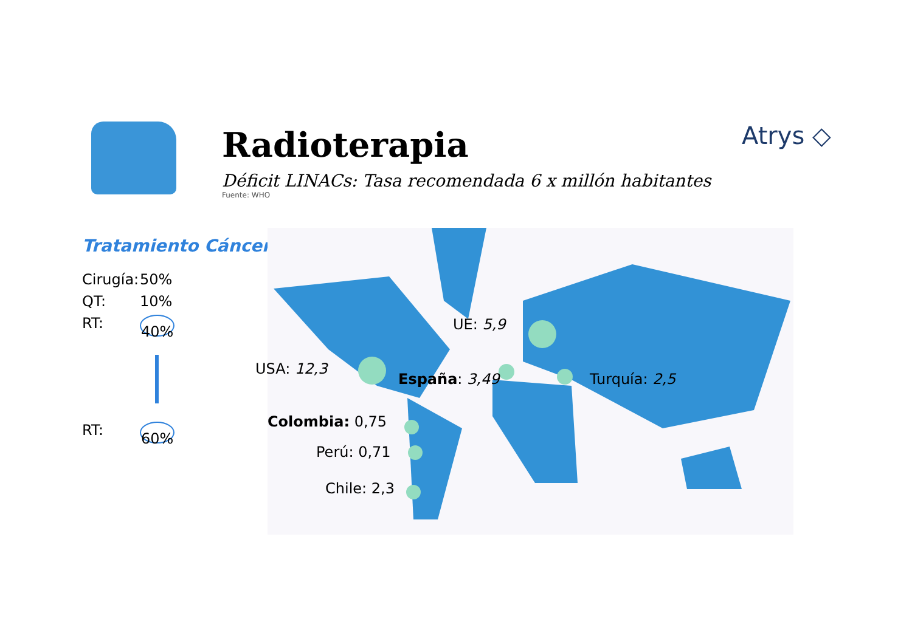Radioterapia
Déficit LINACs: Tasa recomendada 6 x millón habitantes
Fuente: WHO
Atrys ◇
Tratamiento Cáncer
Cirugía: 50%
QT: 10%
RT: 40%
RT: 60%
UE: 5,9
USA: 12,3
España: 3,49 Turquía: 2,5
Colombia: 0,75
Perú: 0,71
Chile: 2,3